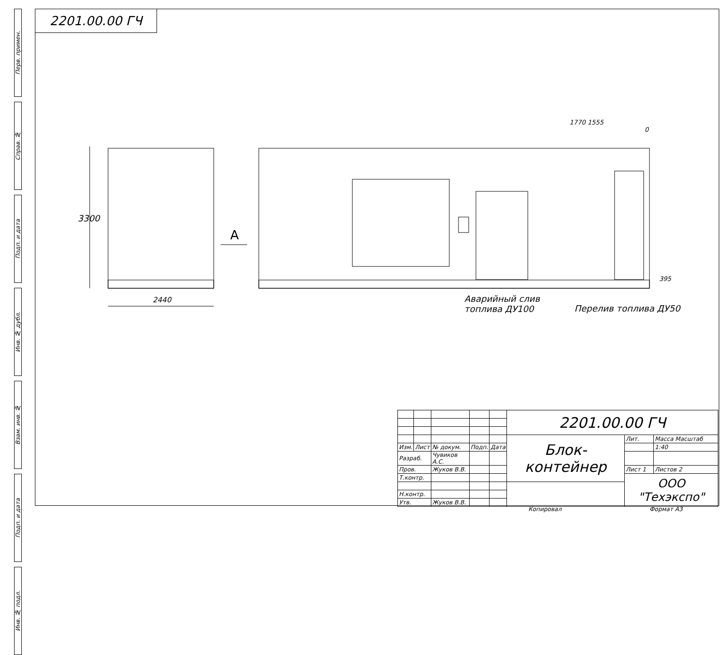2201.00.00 ГЧ
Перв. примен.
Справ. №
Подп. и дата
Инв. № дубл.
Взам. инв. №
Подп. и дата
Инв. № подл.
3300
2440
A
1770 1555
0
395
Аварийный слив
топлива ДУ100
Перелив топлива ДУ50
| | | | | | 2201.00.00 ГЧ | | |
| | | | | | Блок-контейнер | Лит. | Масса Масштаб |
| Изм. | Лист | № докум. | Подп. | Дата | | | 1:40 |
| Разраб. | | Чувиков А.С. | | | | | |
| Пров. | | Жуков В.В. | | | | Лист 1 | Листов 2 |
| Т.контр. | | | | | | ООО "Техэкспо" | |
| Н.контр. | | | | | | | |
| Утв. | | Жуков В.В. | | | | | |
Копировал Формат A3